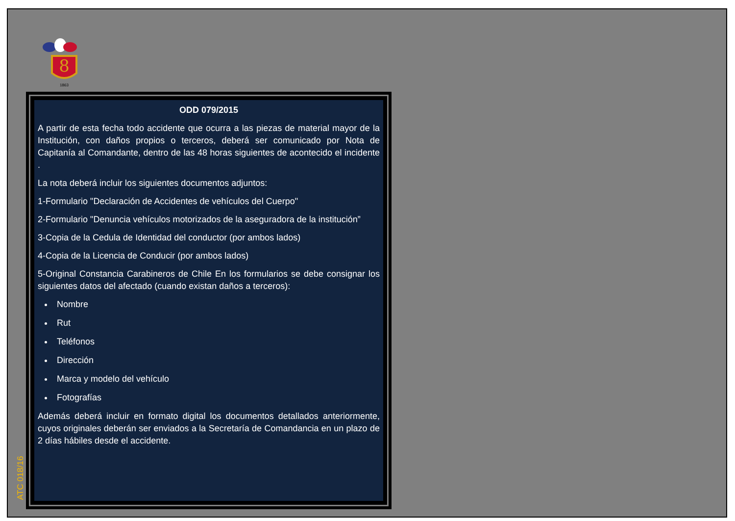8
1863
ODD 079/2015
A partir de esta fecha todo accidente que ocurra a las piezas de material mayor de la Institución, con daños propios o terceros, deberá ser comunicado por Nota de Capitanía al Comandante, dentro de las 48 horas siguientes de acontecido el incidente .
La nota deberá incluir los siguientes documentos adjuntos:
1-Formulario "Declaración de Accidentes de vehículos del Cuerpo"
2-Formulario "Denuncia vehículos motorizados de la aseguradora de la institución”
3-Copia de la Cedula de Identidad del conductor (por ambos lados)
4-Copia de la Licencia de Conducir (por ambos lados)
5-Original Constancia Carabineros de Chile En los formularios se debe consignar los siguientes datos del afectado (cuando existan daños a terceros):
Nombre
Rut
Teléfonos
Dirección
Marca y modelo del vehículo
Fotografías
Además deberá incluir en formato digital los documentos detallados anteriormente, cuyos originales deberán ser enviados a la Secretaría de Comandancia en un plazo de 2 días hábiles desde el accidente.
ATC 018/16